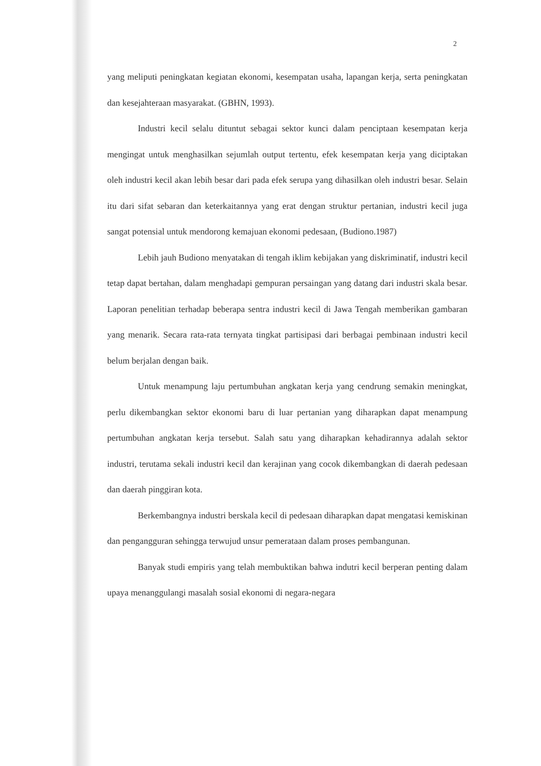2
yang meliputi peningkatan kegiatan ekonomi, kesempatan usaha, lapangan kerja, serta peningkatan dan kesejahteraan masyarakat. (GBHN, 1993).
Industri kecil selalu dituntut sebagai sektor kunci dalam penciptaan kesempatan kerja mengingat untuk menghasilkan sejumlah output tertentu, efek kesempatan kerja yang diciptakan oleh industri kecil akan lebih besar dari pada efek serupa yang dihasilkan oleh industri besar. Selain itu dari sifat sebaran dan keterkaitannya yang erat dengan struktur pertanian, industri kecil juga sangat potensial untuk mendorong kemajuan ekonomi pedesaan, (Budiono.1987)
Lebih jauh Budiono menyatakan di tengah iklim kebijakan yang diskriminatif, industri kecil tetap dapat bertahan, dalam menghadapi gempuran persaingan yang datang dari industri skala besar. Laporan penelitian terhadap beberapa sentra industri kecil di Jawa Tengah memberikan gambaran yang menarik. Secara rata-rata ternyata tingkat partisipasi dari berbagai pembinaan industri kecil belum berjalan dengan baik.
Untuk menampung laju pertumbuhan angkatan kerja yang cendrung semakin meningkat, perlu dikembangkan sektor ekonomi baru di luar pertanian yang diharapkan dapat menampung pertumbuhan angkatan kerja tersebut. Salah satu yang diharapkan kehadirannya adalah sektor industri, terutama sekali industri kecil dan kerajinan yang cocok dikembangkan di daerah pedesaan dan daerah pinggiran kota.
Berkembangnya industri berskala kecil di pedesaan diharapkan dapat mengatasi kemiskinan dan pengangguran sehingga terwujud unsur pemerataan dalam proses pembangunan.
Banyak studi empiris yang telah membuktikan bahwa indutri kecil berperan penting dalam upaya menanggulangi masalah sosial ekonomi di negara-negara